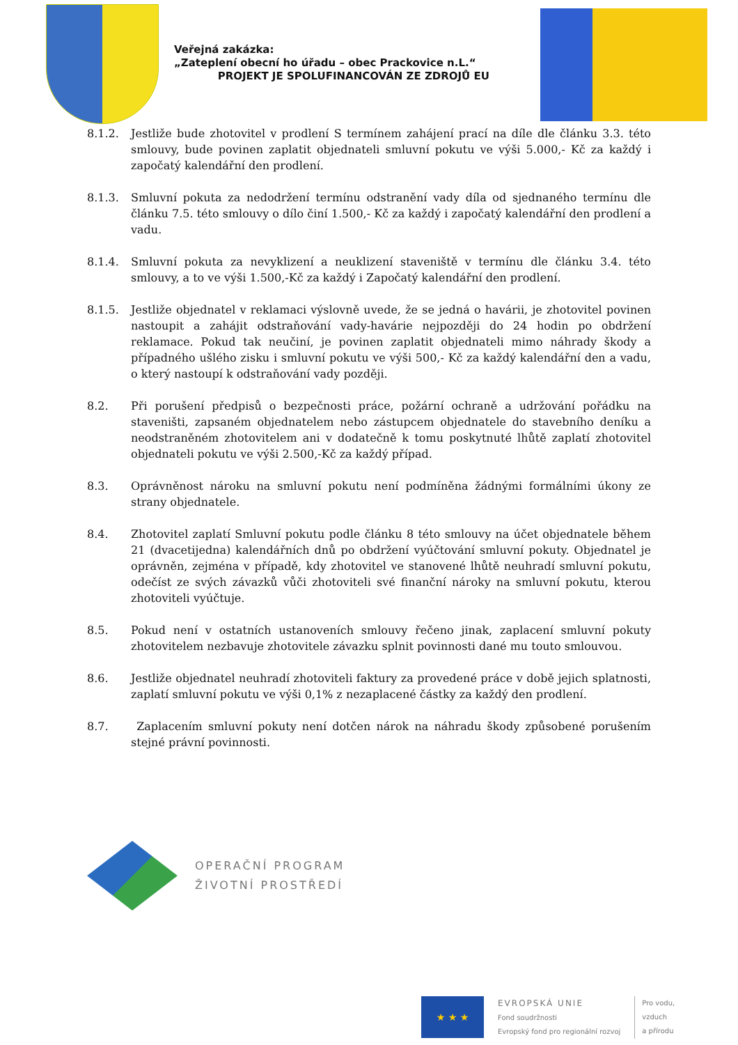Veřejná zakázka:
„Zateplení obecní ho úřadu – obec Prackovice n.L.“
PROJEKT JE SPOLUFINANCOVÁN ZE ZDROJŮ EU
8.1.2. Jestliže bude zhotovitel v prodlení S termínem zahájení prací na díle dle článku 3.3. této smlouvy, bude povinen zaplatit objednateli smluvní pokutu ve výši 5.000,- Kč za každý i započatý kalendářní den prodlení.
8.1.3. Smluvní pokuta za nedodržení termínu odstranění vady díla od sjednaného termínu dle článku 7.5. této smlouvy o dílo činí 1.500,- Kč za každý i započatý kalendářní den prodlení a vadu.
8.1.4. Smluvní pokuta za nevyklizení a neuklizení staveniště v termínu dle článku 3.4. této smlouvy, a to ve výši 1.500,-Kč za každý i Započatý kalendářní den prodlení.
8.1.5. Jestliže objednatel v reklamaci výslovně uvede, že se jedná o havárii, je zhotovitel povinen nastoupit a zahájit odstraňování vady-havárie nejpozději do 24 hodin po obdržení reklamace. Pokud tak neučiní, je povinen zaplatit objednateli mimo náhrady škody a případného ušlého zisku i smluvní pokutu ve výši 500,- Kč za každý kalendářní den a vadu, o který nastoupí k odstraňování vady později.
8.2. Při porušení předpisů o bezpečnosti práce, požární ochraně a udržování pořádku na staveništi, zapsaném objednatelem nebo zástupcem objednatele do stavebního deníku a neodstraněném zhotovitelem ani v dodatečně k tomu poskytnuté lhůtě zaplatí zhotovitel objednateli pokutu ve výši 2.500,-Kč za každý případ.
8.3. Oprávněnost nároku na smluvní pokutu není podmíněna žádnými formálními úkony ze strany objednatele.
8.4. Zhotovitel zaplatí Smluvní pokutu podle článku 8 této smlouvy na účet objednatele během 21 (dvacetijedna) kalendářních dnů po obdržení vyúčtování smluvní pokuty. Objednatel je oprávněn, zejména v případě, kdy zhotovitel ve stanovené lhůtě neuhradí smluvní pokutu, odečíst ze svých závazků vůči zhotoviteli své finanční nároky na smluvní pokutu, kterou zhotoviteli vyúčtuje.
8.5. Pokud není v ostatních ustanoveních smlouvy řečeno jinak, zaplacení smluvní pokuty zhotovitelem nezbavuje zhotovitele závazku splnit povinnosti dané mu touto smlouvou.
8.6. Jestliže objednatel neuhradí zhotoviteli faktury za provedené práce v době jejich splatnosti, zaplatí smluvní pokutu ve výši 0,1% z nezaplacené částky za každý den prodlení.
8.7. Zaplacením smluvní pokuty není dotčen nárok na náhradu škody způsobené porušením stejné právní povinnosti.
OPERAČNÍ PROGRAM
ŽIVOTNÍ PROSTŘEDÍ
★ ★ ★
EVROPSKÁ UNIE
Fond soudržnosti
Evropský fond pro regionální rozvoj
Pro vodu,
vzduch
a přírodu